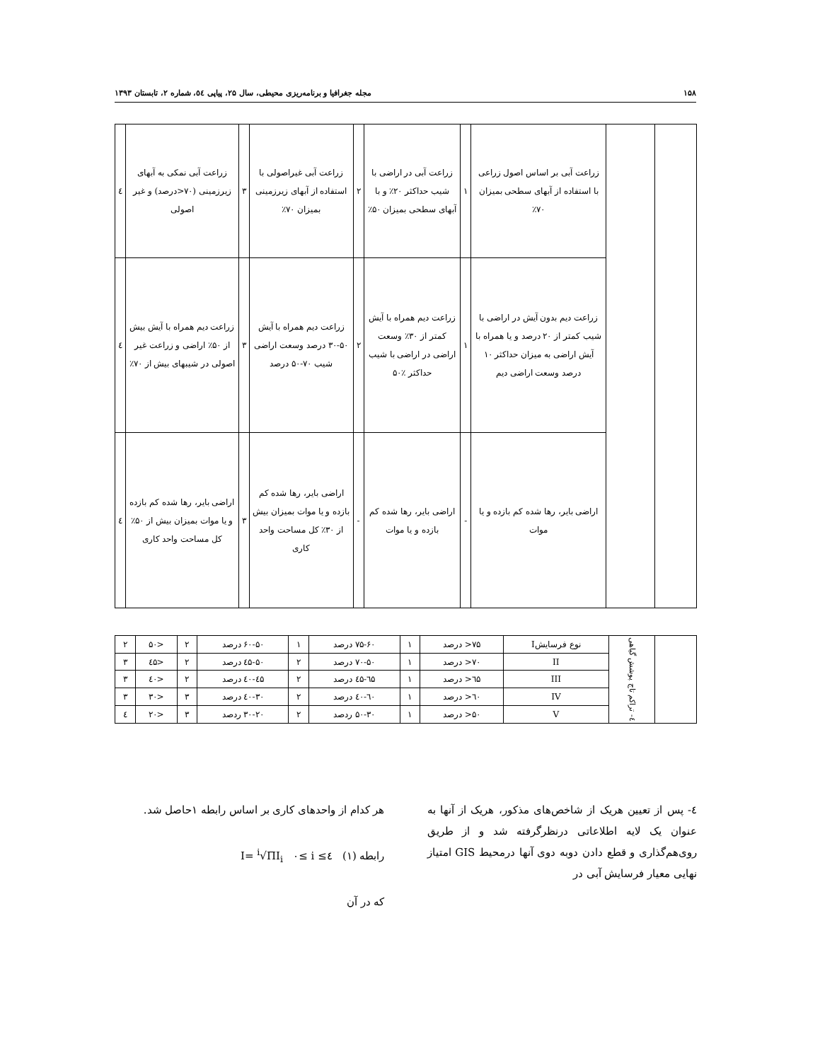۱۵۸ مجله جغرافیا و برنامه‌ریزی محیطی، سال ۲۵، پیاپی ٥٤، شماره ۲، تابستان ۱۳۹۳
| | | زراعت آبی بر اساس اصول زراعی با استفاده از آبهای سطحی بمیزان ۷۰٪ | ۱ | زراعت آبی در اراضی با شیب حداکثر ۲۰٪ و با آبهای سطحی بمیزان ۵۰٪ | ۲ | زراعت آبی غیراصولی با استفاده از آبهای زیرزمینی بمیزان ۷۰٪ | ۳ | زراعت آبی نمکی به آبهای زیرزمینی (۷۰<درصد) و غیر اصولی | ٤ |
| | | زراعت دیم بدون آیش در اراضی با شیب کمتر از ۲۰ درصد و یا همراه با آیش اراضی به میزان حداکثر ۱۰ درصد وسعت اراضی دیم | ۱ | زراعت دیم همراه با آیش کمتر از ۳۰٪ وسعت اراضی در اراضی با شیب حداکثر ٪۵۰ | ۲ | زراعت دیم همراه با آیش ۵۰-۳۰ درصد وسعت اراضی شیب ۷۰-۵۰ درصد | ۳ | زراعت دیم همراه با آیش بیش از ۵۰٪ اراضی و زراعت غیر اصولی در شیبهای بیش از ۷۰٪ | ٤ |
| | | اراضی بایر، رها شده کم بازده و یا موات | - | اراضی بایر، رها شده کم بازده و یا موات | - | اراضی بایر، رها شده کم بازده و یا موات بمیزان بیش از ۳۰٪ کل مساحت واحد کاری | ۳ | اراضی بایر، رها شده کم بازده و یا موات بمیزان بیش از ۵۰٪ کل مساحت واحد کاری | ٤ |
| | ٤- تراکم تاج پوشش گیاهی | نوع فرسایشI | ۷۵< درصد | ۱ | ۷۵-۶۰ درصد | ۱ | ۶۰-۵۰ درصد | ۲ | <۵۰ | ۲ |
| | | II | ۷۰< درصد | ۱ | ۷۰-۵۰ درصد | ۲ | ۵۰-٤۵ درصد | ۲ | <٤۵ | ۳ |
| | | III | ٦۵< درصد | ۱ | ٦۵-٤۵ درصد | ۲ | ٤۵-٤۰ درصد | ۲ | <٤۰ | ۳ |
| | | IV | ٦۰< درصد | ۱ | ٦۰-٤۰ درصد | ۲ | ٤۰-۳۰ درصد | ۳ | <۳۰ | ۳ |
| | | V | ۵۰< درصد | ۱ | ۵۰-۳۰ ردصد | ۲ | ۳۰-۲۰ ردصد | ۳ | <۲۰ | ٤ |
٤- پس از تعیین هریک از شاخص‌های مذکور، هریک از آنها به عنوان یک لایه اطلاعاتی درنظرگرفته شد و از طریق روی‌هم‌گذاری و قطع دادن دوبه دوی آنها درمحیط GIS امتیاز نهایی معیار فرسایش آبی در
هر کدام از واحدهای کاری بر اساس رابطه ۱حاصل شد.
رابطه (۱) I= <sup>i</sup>√ΠI<sub>i</sub> ۰≤ i ≤٤
که در آن